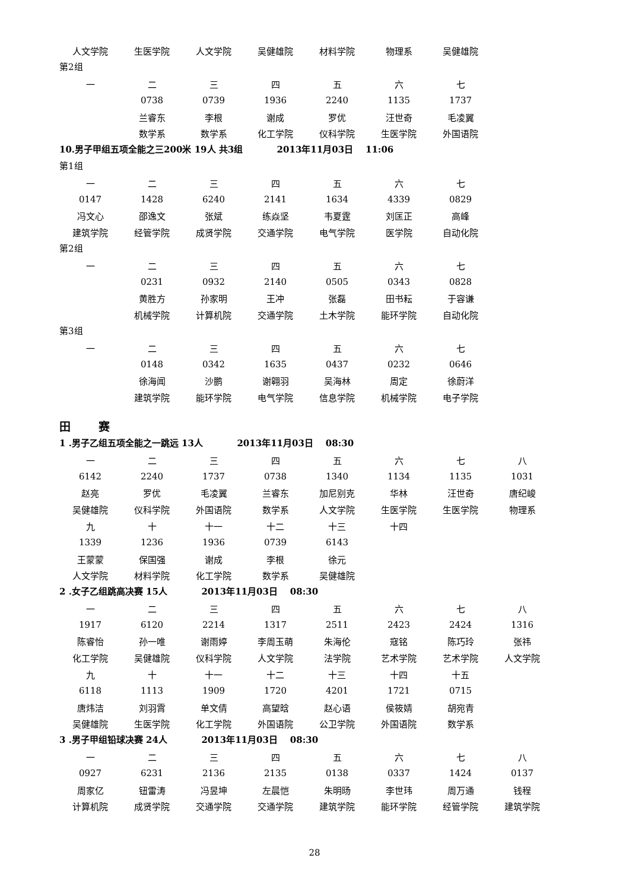| 人文学院 | 生医学院 | 人文学院 | 吴健雄院 | 材料学院 | 物理系 | 吴健雄院 |
第2组
| 一 | 二 | 三 | 四 | 五 | 六 | 七 |
| | 0738 | 0739 | 1936 | 2240 | 1135 | 1737 |
| | 兰睿东 | 李根 | 谢成 | 罗优 | 汪世奇 | 毛凌翼 |
| | 数学系 | 数学系 | 化工学院 | 仪科学院 | 生医学院 | 外国语院 |
10.男子甲组五项全能之三200米 19人 共3组 2013年11月03日 11:06
第1组
| 一 | 二 | 三 | 四 | 五 | 六 | 七 |
| 0147 | 1428 | 6240 | 2141 | 1634 | 4339 | 0829 |
| 冯文心 | 邵逸文 | 张斌 | 练焱坚 | 韦夏霆 | 刘匡正 | 高峰 |
| 建筑学院 | 经管学院 | 成贤学院 | 交通学院 | 电气学院 | 医学院 | 自动化院 |
第2组
| 一 | 二 | 三 | 四 | 五 | 六 | 七 |
| | 0231 | 0932 | 2140 | 0505 | 0343 | 0828 |
| | 黄胜方 | 孙家明 | 王冲 | 张磊 | 田书耘 | 于容谦 |
| | 机械学院 | 计算机院 | 交通学院 | 土木学院 | 能环学院 | 自动化院 |
第3组
| 一 | 二 | 三 | 四 | 五 | 六 | 七 |
| | 0148 | 0342 | 1635 | 0437 | 0232 | 0646 |
| | 徐海闻 | 沙鹏 | 谢翱羽 | 吴海林 | 周定 | 徐蔚洋 |
| | 建筑学院 | 能环学院 | 电气学院 | 信息学院 | 机械学院 | 电子学院 |
田 赛
1 .男子乙组五项全能之一跳远 13人 2013年11月03日 08:30
| 一 | 二 | 三 | 四 | 五 | 六 | 七 | 八 |
| 6142 | 2240 | 1737 | 0738 | 1340 | 1134 | 1135 | 1031 |
| 赵亮 | 罗优 | 毛凌翼 | 兰睿东 | 加尼别克 | 华林 | 汪世奇 | 唐纪峻 |
| 吴健雄院 | 仪科学院 | 外国语院 | 数学系 | 人文学院 | 生医学院 | 生医学院 | 物理系 |
| 九 | 十 | 十一 | 十二 | 十三 | 十四 | | |
| 1339 | 1236 | 1936 | 0739 | 6143 | | | |
| 王蒙蒙 | 保国强 | 谢成 | 李根 | 徐元 | | | |
| 人文学院 | 材料学院 | 化工学院 | 数学系 | 吴健雄院 | | | |
2 .女子乙组跳高决赛 15人 2013年11月03日 08:30
| 一 | 二 | 三 | 四 | 五 | 六 | 七 | 八 |
| 1917 | 6120 | 2214 | 1317 | 2511 | 2423 | 2424 | 1316 |
| 陈睿怡 | 孙一唯 | 谢雨婷 | 李周玉萌 | 朱海伦 | 寇铭 | 陈巧玲 | 张祎 |
| 化工学院 | 吴健雄院 | 仪科学院 | 人文学院 | 法学院 | 艺术学院 | 艺术学院 | 人文学院 |
| 九 | 十 | 十一 | 十二 | 十三 | 十四 | 十五 | |
| 6118 | 1113 | 1909 | 1720 | 4201 | 1721 | 0715 | |
| 唐炜洁 | 刘羽霄 | 单文倩 | 高望晗 | 赵心语 | 侯筱婧 | 胡宛青 | |
| 吴健雄院 | 生医学院 | 化工学院 | 外国语院 | 公卫学院 | 外国语院 | 数学系 | |
3 .男子甲组铅球决赛 24人 2013年11月03日 08:30
| 一 | 二 | 三 | 四 | 五 | 六 | 七 | 八 |
| 0927 | 6231 | 2136 | 2135 | 0138 | 0337 | 1424 | 0137 |
| 周家亿 | 钮雷涛 | 冯昱坤 | 左晨恺 | 朱明旸 | 李世玮 | 周万通 | 钱程 |
| 计算机院 | 成贤学院 | 交通学院 | 交通学院 | 建筑学院 | 能环学院 | 经管学院 | 建筑学院 |
28